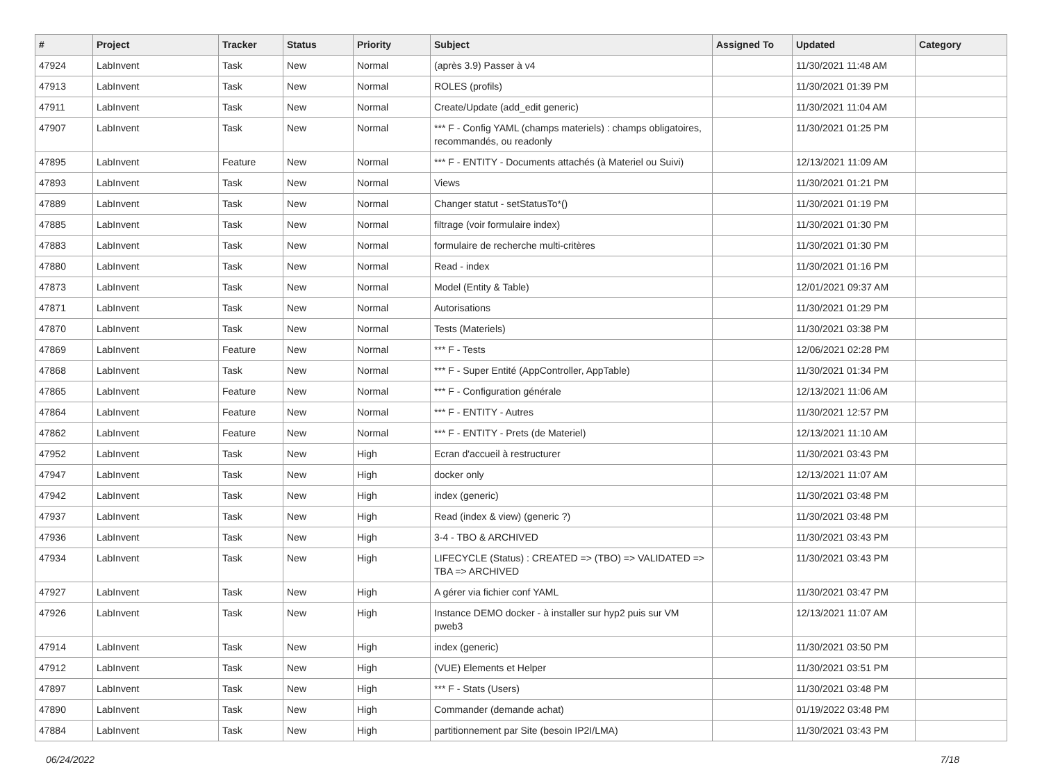| # | Project | Tracker | Status | Priority | Subject | Assigned To | Updated | Category |
| --- | --- | --- | --- | --- | --- | --- | --- | --- |
| 47924 | LabInvent | Task | New | Normal | (après 3.9) Passer à v4 | | 11/30/2021 11:48 AM | |
| 47913 | LabInvent | Task | New | Normal | ROLES (profils) | | 11/30/2021 01:39 PM | |
| 47911 | LabInvent | Task | New | Normal | Create/Update (add_edit generic) | | 11/30/2021 11:04 AM | |
| 47907 | LabInvent | Task | New | Normal | *** F - Config YAML (champs materiels) : champs obligatoires, recommandés, ou readonly | | 11/30/2021 01:25 PM | |
| 47895 | LabInvent | Feature | New | Normal | *** F - ENTITY - Documents attachés (à Materiel ou Suivi) | | 12/13/2021 11:09 AM | |
| 47893 | LabInvent | Task | New | Normal | Views | | 11/30/2021 01:21 PM | |
| 47889 | LabInvent | Task | New | Normal | Changer statut - setStatusTo*() | | 11/30/2021 01:19 PM | |
| 47885 | LabInvent | Task | New | Normal | filtrage (voir formulaire index) | | 11/30/2021 01:30 PM | |
| 47883 | LabInvent | Task | New | Normal | formulaire de recherche multi-critères | | 11/30/2021 01:30 PM | |
| 47880 | LabInvent | Task | New | Normal | Read - index | | 11/30/2021 01:16 PM | |
| 47873 | LabInvent | Task | New | Normal | Model (Entity & Table) | | 12/01/2021 09:37 AM | |
| 47871 | LabInvent | Task | New | Normal | Autorisations | | 11/30/2021 01:29 PM | |
| 47870 | LabInvent | Task | New | Normal | Tests (Materiels) | | 11/30/2021 03:38 PM | |
| 47869 | LabInvent | Feature | New | Normal | *** F - Tests | | 12/06/2021 02:28 PM | |
| 47868 | LabInvent | Task | New | Normal | *** F - Super Entité (AppController, AppTable) | | 11/30/2021 01:34 PM | |
| 47865 | LabInvent | Feature | New | Normal | *** F - Configuration générale | | 12/13/2021 11:06 AM | |
| 47864 | LabInvent | Feature | New | Normal | *** F - ENTITY - Autres | | 11/30/2021 12:57 PM | |
| 47862 | LabInvent | Feature | New | Normal | *** F - ENTITY - Prets (de Materiel) | | 12/13/2021 11:10 AM | |
| 47952 | LabInvent | Task | New | High | Ecran d'accueil à restructurer | | 11/30/2021 03:43 PM | |
| 47947 | LabInvent | Task | New | High | docker only | | 12/13/2021 11:07 AM | |
| 47942 | LabInvent | Task | New | High | index (generic) | | 11/30/2021 03:48 PM | |
| 47937 | LabInvent | Task | New | High | Read (index & view) (generic ?) | | 11/30/2021 03:48 PM | |
| 47936 | LabInvent | Task | New | High | 3-4 - TBO & ARCHIVED | | 11/30/2021 03:43 PM | |
| 47934 | LabInvent | Task | New | High | LIFECYCLE (Status) : CREATED => (TBO) => VALIDATED => TBA => ARCHIVED | | 11/30/2021 03:43 PM | |
| 47927 | LabInvent | Task | New | High | A gérer via fichier conf YAML | | 11/30/2021 03:47 PM | |
| 47926 | LabInvent | Task | New | High | Instance DEMO docker - à installer sur hyp2 puis sur VM pweb3 | | 12/13/2021 11:07 AM | |
| 47914 | LabInvent | Task | New | High | index (generic) | | 11/30/2021 03:50 PM | |
| 47912 | LabInvent | Task | New | High | (VUE) Elements et Helper | | 11/30/2021 03:51 PM | |
| 47897 | LabInvent | Task | New | High | *** F - Stats (Users) | | 11/30/2021 03:48 PM | |
| 47890 | LabInvent | Task | New | High | Commander (demande achat) | | 01/19/2022 03:48 PM | |
| 47884 | LabInvent | Task | New | High | partitionnement par Site (besoin IP2I/LMA) | | 11/30/2021 03:43 PM | |
06/24/2022 7/18